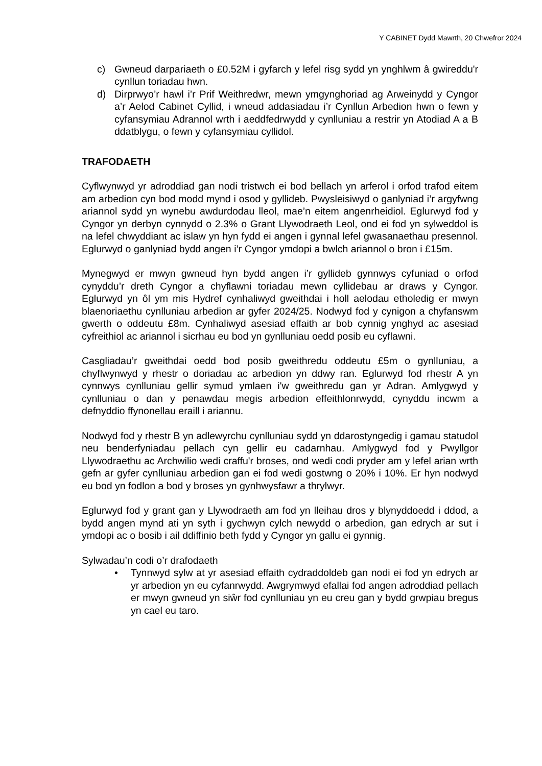Y CABINET Dydd Mawrth, 20 Chwefror 2024
c) Gwneud darpariaeth o £0.52M i gyfarch y lefel risg sydd yn ynghlwm â gwireddu'r cynllun toriadau hwn.
d) Dirprwyo’r hawl i’r Prif Weithredwr, mewn ymgynghoriad ag Arweinydd y Cyngor a’r Aelod Cabinet Cyllid, i wneud addasiadau i’r Cynllun Arbedion hwn o fewn y cyfansymiau Adrannol wrth i aeddfedrwydd y cynlluniau a restrir yn Atodiad A a B ddatblygu, o fewn y cyfansymiau cyllidol.
TRAFODAETH
Cyflwynwyd yr adroddiad gan nodi tristwch ei bod bellach yn arferol i orfod trafod eitem am arbedion cyn bod modd mynd i osod y gyllideb. Pwysleisiwyd o ganlyniad i’r argyfwng ariannol sydd yn wynebu awdurdodau lleol, mae’n eitem angenrheidiol. Eglurwyd fod y Cyngor yn derbyn cynnydd o 2.3% o Grant Llywodraeth Leol, ond ei fod yn sylweddol is na lefel chwyddiant ac islaw yn hyn fydd ei angen i gynnal lefel gwasanaethau presennol. Eglurwyd o ganlyniad bydd angen i’r Cyngor ymdopi a bwlch ariannol o bron i £15m.
Mynegwyd er mwyn gwneud hyn bydd angen i’r gyllideb gynnwys cyfuniad o orfod cynyddu’r dreth Cyngor a chyflawni toriadau mewn cyllidebau ar draws y Cyngor. Eglurwyd yn ôl ym mis Hydref cynhaliwyd gweithdai i holl aelodau etholedig er mwyn blaenoriaethu cynlluniau arbedion ar gyfer 2024/25. Nodwyd fod y cynigon a chyfanswm gwerth o oddeutu £8m. Cynhaliwyd asesiad effaith ar bob cynnig ynghyd ac asesiad cyfreithiol ac ariannol i sicrhau eu bod yn gynlluniau oedd posib eu cyflawni.
Casgliadau’r gweithdai oedd bod posib gweithredu oddeutu £5m o gynlluniau, a chyflwynwyd y rhestr o doriadau ac arbedion yn ddwy ran. Eglurwyd fod rhestr A yn cynnwys cynlluniau gellir symud ymlaen i'w gweithredu gan yr Adran. Amlygwyd y cynlluniau o dan y penawdau megis arbedion effeithlonrwydd, cynyddu incwm a defnyddio ffynonellau eraill i ariannu.
Nodwyd fod y rhestr B yn adlewyrchu cynlluniau sydd yn ddarostyngedig i gamau statudol neu benderfyniadau pellach cyn gellir eu cadarnhau. Amlygwyd fod y Pwyllgor Llywodraethu ac Archwilio wedi craffu'r broses, ond wedi codi pryder am y lefel arian wrth gefn ar gyfer cynlluniau arbedion gan ei fod wedi gostwng o 20% i 10%. Er hyn nodwyd eu bod yn fodlon a bod y broses yn gynhwysfawr a thrylwyr.
Eglurwyd fod y grant gan y Llywodraeth am fod yn lleihau dros y blynyddoedd i ddod, a bydd angen mynd ati yn syth i gychwyn cylch newydd o arbedion, gan edrych ar sut i ymdopi ac o bosib i ail ddiffinio beth fydd y Cyngor yn gallu ei gynnig.
Sylwadau’n codi o’r drafodaeth
• Tynnwyd sylw at yr asesiad effaith cydraddoldeb gan nodi ei fod yn edrych ar yr arbedion yn eu cyfanrwydd. Awgrymwyd efallai fod angen adroddiad pellach er mwyn gwneud yn siŵr fod cynlluniau yn eu creu gan y bydd grwpiau bregus yn cael eu taro.